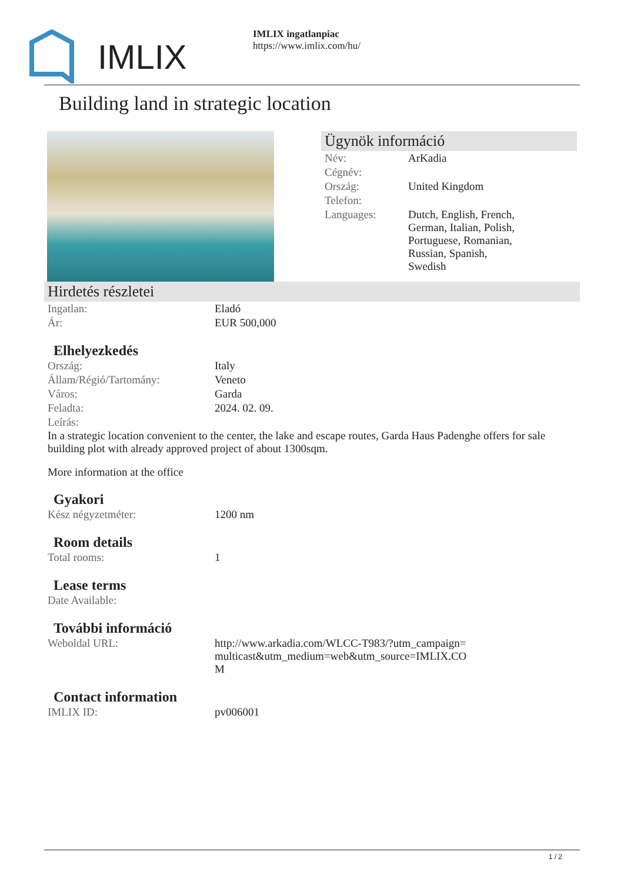IMLIX
IMLIX ingatlanpiac
https://www.imlix.com/hu/
Building land in strategic location
Ügynök információ
| Név: | ArKadia |
| Cégnév: | |
| Ország: | United Kingdom |
| Telefon: | |
| Languages: | Dutch, English, French, German, Italian, Polish, Portuguese, Romanian, Russian, Spanish, Swedish |
Hirdetés részletei
| Ingatlan: | Eladó |
| Ár: | EUR 500,000 |
Elhelyezkedés
| Ország: | Italy |
| Állam/Régió/Tartomány: | Veneto |
| Város: | Garda |
| Feladta: | 2024. 02. 09. |
| Leírás: | |
In a strategic location convenient to the center, the lake and escape routes, Garda Haus Padenghe offers for sale building plot with already approved project of about 1300sqm.
More information at the office
Gyakori
| Kész négyzetméter: | 1200 nm |
Room details
| Total rooms: | 1 |
Lease terms
| Date Available: | |
További információ
| Weboldal URL: | http://www.arkadia.com/WLCC-T983/?utm_campaign=multicast&utm_medium=web&utm_source=IMLIX.COM |
Contact information
| IMLIX ID: | pv006001 |
1 / 2